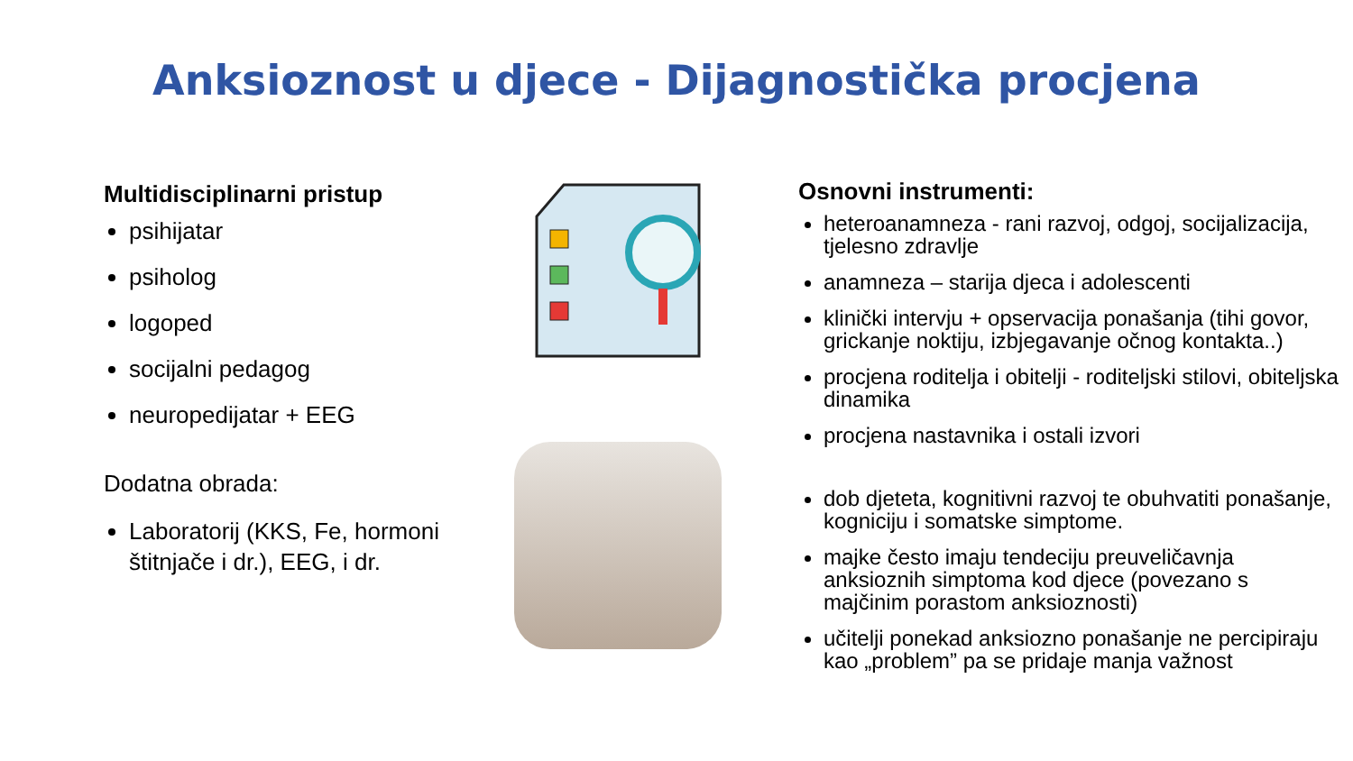Anksioznost u djece - Dijagnostička procjena
Multidisciplinarni pristup
psihijatar
psiholog
logoped
socijalni pedagog
neuropedijatar + EEG
Dodatna obrada:
Laboratorij (KKS, Fe, hormoni štitnjače i dr.), EEG, i dr.
Osnovni instrumenti:
heteroanamneza - rani razvoj, odgoj, socijalizacija, tjelesno zdravlje
anamneza – starija djeca i adolescenti
klinički intervju + opservacija ponašanja (tihi govor, grickanje noktiju, izbjegavanje očnog kontakta..)
procjena roditelja i obitelji - roditeljski stilovi, obiteljska dinamika
procjena nastavnika i ostali izvori
dob djeteta, kognitivni razvoj te obuhvatiti ponašanje, kogniciju i somatske simptome.
majke često imaju tendeciju preuveličavnja anksioznih simptoma kod djece (povezano s majčinim porastom anksioznosti)
učitelji ponekad anksiozno ponašanje ne percipiraju kao „problem” pa se pridaje manja važnost